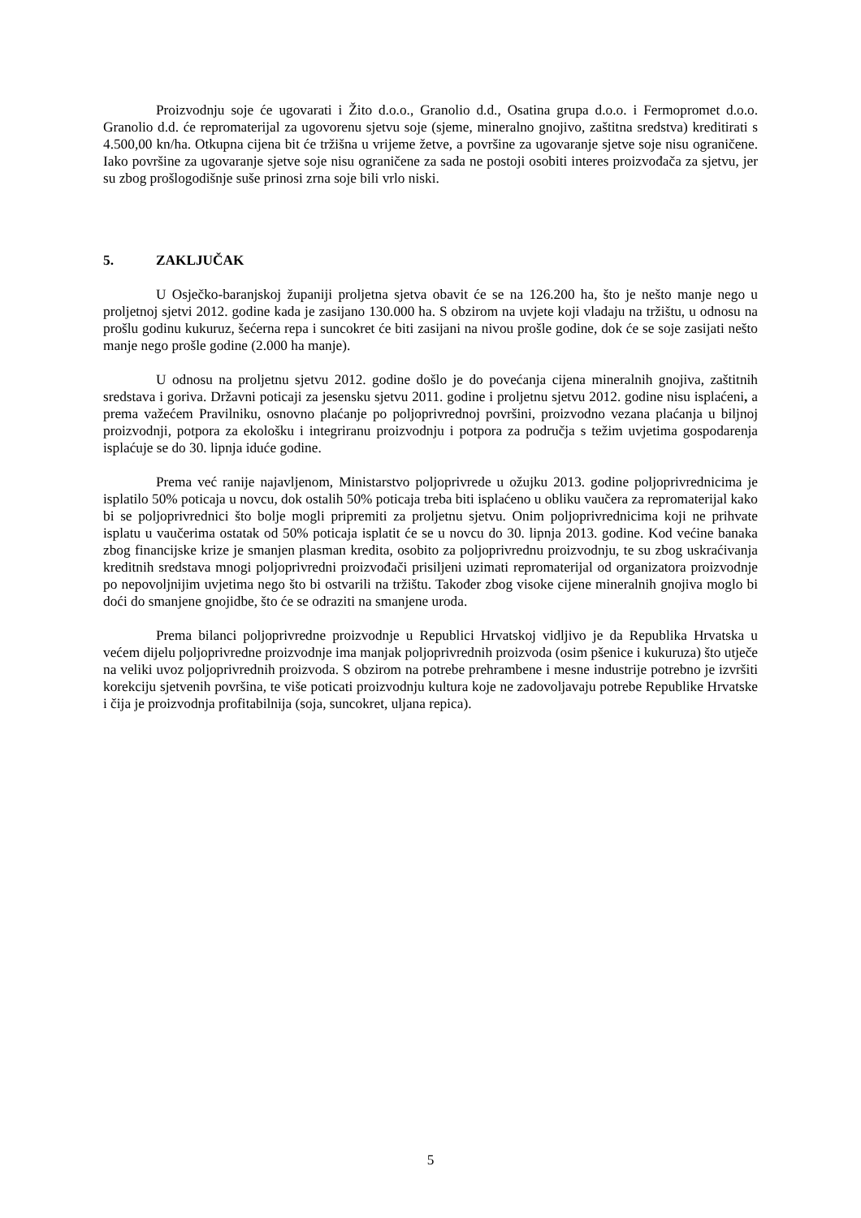Proizvodnju soje će ugovarati i Žito d.o.o., Granolio d.d., Osatina grupa d.o.o. i Fermopromet d.o.o. Granolio d.d. će repromaterijal za ugovorenu sjetvu soje (sjeme, mineralno gnojivo, zaštitna sredstva) kreditirati s 4.500,00 kn/ha. Otkupna cijena bit će tržišna u vrijeme žetve, a površine za ugovaranje sjetve soje nisu ograničene. Iako površine za ugovaranje sjetve soje nisu ograničene za sada ne postoji osobiti interes proizvođača za sjetvu, jer su zbog prošlogodišnje suše prinosi zrna soje bili vrlo niski.
5. ZAKLJUČAK
U Osječko-baranjskoj županiji proljetna sjetva obavit će se na 126.200 ha, što je nešto manje nego u proljetnoj sjetvi 2012. godine kada je zasijano 130.000 ha. S obzirom na uvjete koji vladaju na tržištu, u odnosu na prošlu godinu kukuruz, šećerna repa i suncokret će biti zasijani na nivou prošle godine, dok će se soje zasijati nešto manje nego prošle godine (2.000 ha manje).
U odnosu na proljetnu sjetvu 2012. godine došlo je do povećanja cijena mineralnih gnojiva, zaštitnih sredstava i goriva. Državni poticaji za jesensku sjetvu 2011. godine i proljetnu sjetvu 2012. godine nisu isplaćeni, a prema važećem Pravilniku, osnovno plaćanje po poljoprivrednoj površini, proizvodno vezana plaćanja u biljnoj proizvodnji, potpora za ekološku i integriranu proizvodnju i potpora za područja s težim uvjetima gospodarenja isplaćuje se do 30. lipnja iduće godine.
Prema već ranije najavljenom, Ministarstvo poljoprivrede u ožujku 2013. godine poljoprivrednicima je isplatilo 50% poticaja u novcu, dok ostalih 50% poticaja treba biti isplaćeno u obliku vaučera za repromaterijal kako bi se poljoprivrednici što bolje mogli pripremiti za proljetnu sjetvu. Onim poljoprivrednicima koji ne prihvate isplatu u vaučerima ostatak od 50% poticaja isplatit će se u novcu do 30. lipnja 2013. godine. Kod većine banaka zbog financijske krize je smanjen plasman kredita, osobito za poljoprivrednu proizvodnju, te su zbog uskraćivanja kreditnih sredstava mnogi poljoprivredni proizvođači prisiljeni uzimati repromaterijal od organizatora proizvodnje po nepovoljnijim uvjetima nego što bi ostvarili na tržištu. Također zbog visoke cijene mineralnih gnojiva moglo bi doći do smanjene gnojidbe, što će se odraziti na smanjene uroda.
Prema bilanci poljoprivredne proizvodnje u Republici Hrvatskoj vidljivo je da Republika Hrvatska u većem dijelu poljoprivredne proizvodnje ima manjak poljoprivrednih proizvoda (osim pšenice i kukuruza) što utječe na veliki uvoz poljoprivrednih proizvoda. S obzirom na potrebe prehrambene i mesne industrije potrebno je izvršiti korekciju sjetvenih površina, te više poticati proizvodnju kultura koje ne zadovoljavaju potrebe Republike Hrvatske i čija je proizvodnja profitabilnija (soja, suncokret, uljana repica).
5